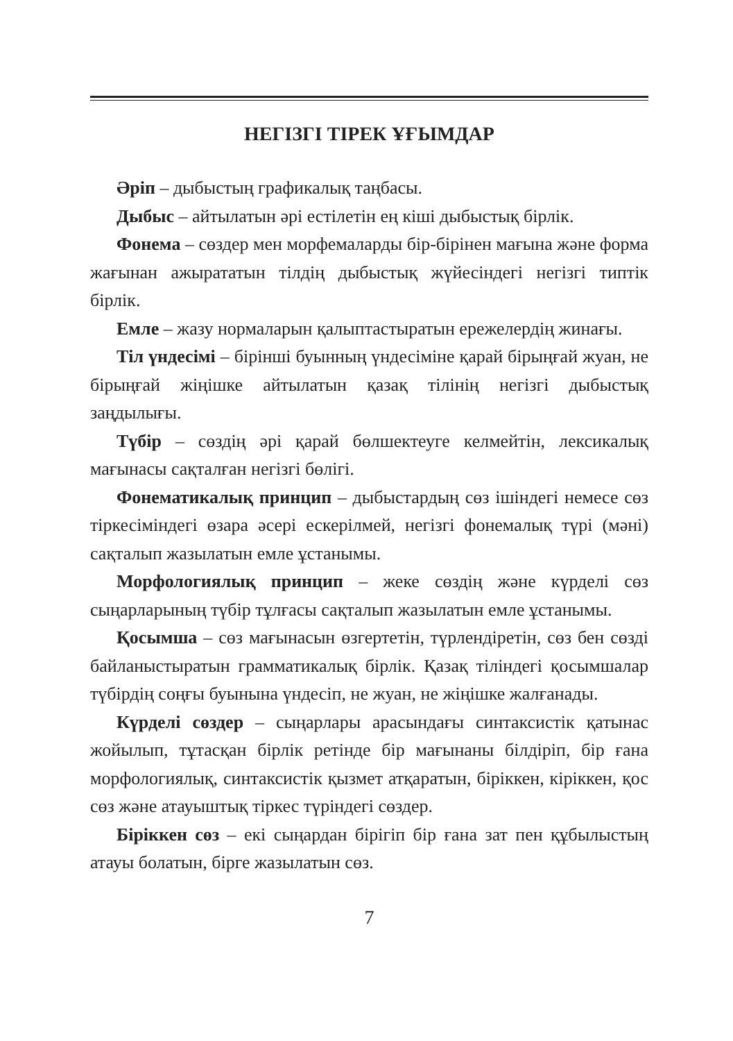НЕГІЗГІ ТІРЕК ҰҒЫМДАР
Әріп – дыбыстың графикалық таңбасы.
Дыбыс – айтылатын әрі естілетін ең кіші дыбыстық бірлік.
Фонема – сөздер мен морфемаларды бір-бірінен мағына және форма жағынан ажырататын тілдің дыбыстық жүйесіндегі негізгі типтік бірлік.
Емле – жазу нормаларын қалыптастыратын ережелердің жинағы.
Тіл үндесімі – бірінші буынның үндесіміне қарай бірыңғай жуан, не бірыңғай жіңішке айтылатын қазақ тілінің негізгі дыбыстық заңдылығы.
Түбір – сөздің әрі қарай бөлшектеуге келмейтін, лексикалық мағынасы сақталған негізгі бөлігі.
Фонематикалық принцип – дыбыстардың сөз ішіндегі немесе сөз тіркесіміндегі өзара әсері ескерілмей, негізгі фонемалық түрі (мәні) сақталып жазылатын емле ұстанымы.
Морфологиялық принцип – жеке сөздің және күрделі сөз сыңарларының түбір тұлғасы сақталып жазылатын емле ұстанымы.
Қосымша – сөз мағынасын өзгертетін, түрлендіретін, сөз бен сөзді байланыстыратын грамматикалық бірлік. Қазақ тіліндегі қосымшалар түбірдің соңғы буынына үндесіп, не жуан, не жіңішке жалғанады.
Күрделі сөздер – сыңарлары арасындағы синтаксистік қатынас жойылып, тұтасқан бірлік ретінде бір мағынаны білдіріп, бір ғана морфологиялық, синтаксистік қызмет атқаратын, біріккен, кіріккен, қос сөз және атауыштық тіркес түріндегі сөздер.
Біріккен сөз – екі сыңардан бірігіп бір ғана зат пен құбылыстың атауы болатын, бірге жазылатын сөз.
7